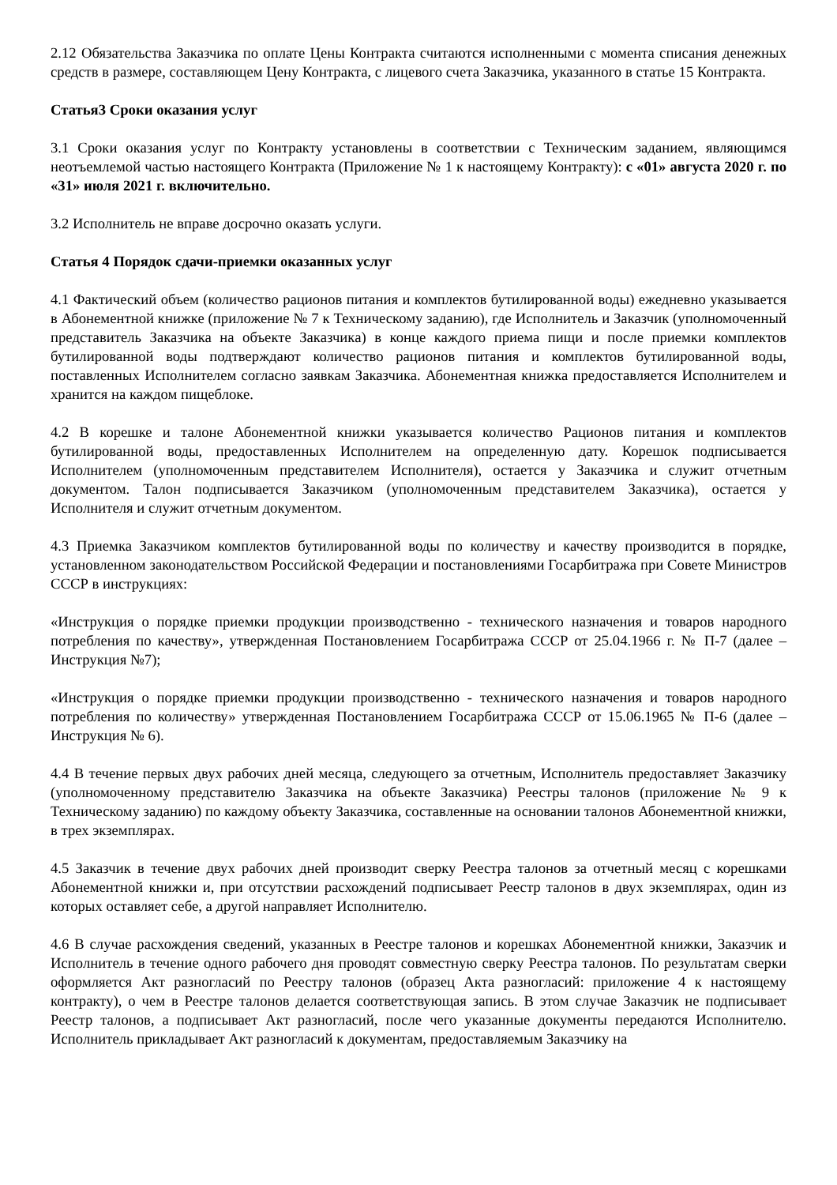2.12 Обязательства Заказчика по оплате Цены Контракта считаются исполненными с момента списания денежных средств в размере, составляющем Цену Контракта, с лицевого счета Заказчика, указанного в статье 15 Контракта.
Статья3 Сроки оказания услуг
3.1 Сроки оказания услуг по Контракту установлены в соответствии с Техническим заданием, являющимся неотъемлемой частью настоящего Контракта (Приложение № 1 к настоящему Контракту): с «01» августа 2020 г. по «31» июля 2021 г. включительно.
3.2 Исполнитель не вправе досрочно оказать услуги.
Статья 4 Порядок сдачи-приемки оказанных услуг
4.1 Фактический объем (количество рационов питания и комплектов бутилированной воды) ежедневно указывается в Абонементной книжке (приложение № 7 к Техническому заданию), где Исполнитель и Заказчик (уполномоченный представитель Заказчика на объекте Заказчика) в конце каждого приема пищи и после приемки комплектов бутилированной воды подтверждают количество рационов питания и комплектов бутилированной воды, поставленных Исполнителем согласно заявкам Заказчика. Абонементная книжка предоставляется Исполнителем и хранится на каждом пищеблоке.
4.2 В корешке и талоне Абонементной книжки указывается количество Рационов питания и комплектов бутилированной воды, предоставленных Исполнителем на определенную дату. Корешок подписывается Исполнителем (уполномоченным представителем Исполнителя), остается у Заказчика и служит отчетным документом. Талон подписывается Заказчиком (уполномоченным представителем Заказчика), остается у Исполнителя и служит отчетным документом.
4.3 Приемка Заказчиком комплектов бутилированной воды по количеству и качеству производится в порядке, установленном законодательством Российской Федерации и постановлениями Госарбитража при Совете Министров СССР в инструкциях:
«Инструкция о порядке приемки продукции производственно - технического назначения и товаров народного потребления по качеству», утвержденная Постановлением Госарбитража СССР от 25.04.1966 г. № П-7 (далее – Инструкция №7);
«Инструкция о порядке приемки продукции производственно - технического назначения и товаров народного потребления по количеству» утвержденная Постановлением Госарбитража СССР от 15.06.1965 № П-6 (далее – Инструкция № 6).
4.4 В течение первых двух рабочих дней месяца, следующего за отчетным, Исполнитель предоставляет Заказчику (уполномоченному представителю Заказчика на объекте Заказчика) Реестры талонов (приложение № 9 к Техническому заданию) по каждому объекту Заказчика, составленные на основании талонов Абонементной книжки, в трех экземплярах.
4.5 Заказчик в течение двух рабочих дней производит сверку Реестра талонов за отчетный месяц с корешками Абонементной книжки и, при отсутствии расхождений подписывает Реестр талонов в двух экземплярах, один из которых оставляет себе, а другой направляет Исполнителю.
4.6 В случае расхождения сведений, указанных в Реестре талонов и корешках Абонементной книжки, Заказчик и Исполнитель в течение одного рабочего дня проводят совместную сверку Реестра талонов. По результатам сверки оформляется Акт разногласий по Реестру талонов (образец Акта разногласий: приложение 4 к настоящему контракту), о чем в Реестре талонов делается соответствующая запись. В этом случае Заказчик не подписывает Реестр талонов, а подписывает Акт разногласий, после чего указанные документы передаются Исполнителю. Исполнитель прикладывает Акт разногласий к документам, предоставляемым Заказчику на